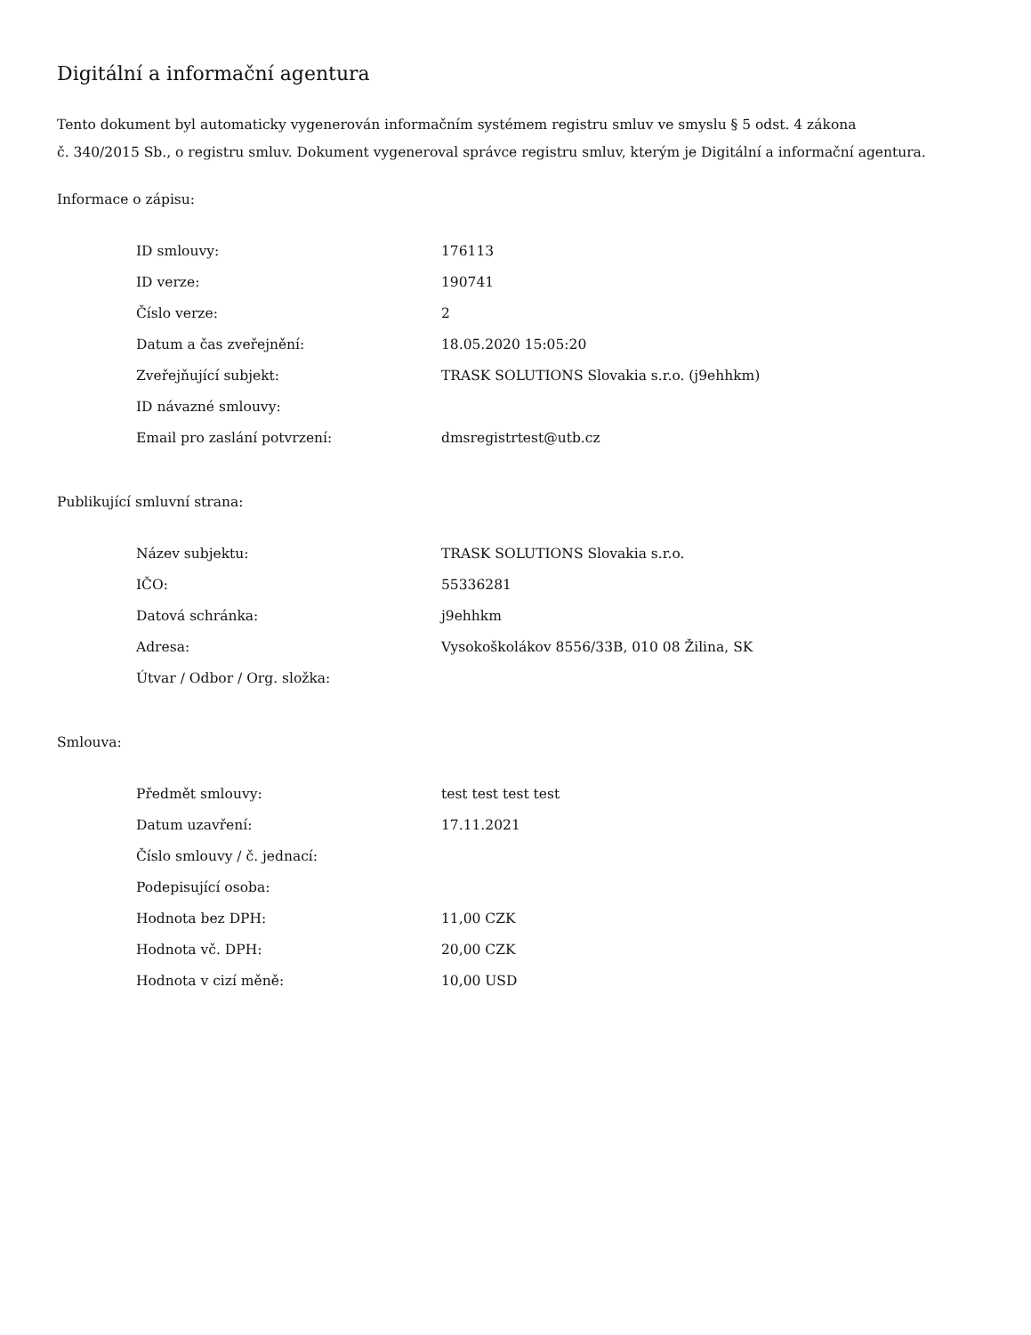Digitální a informační agentura
Tento dokument byl automaticky vygenerován informačním systémem registru smluv ve smyslu § 5 odst. 4 zákona
č. 340/2015 Sb., o registru smluv. Dokument vygeneroval správce registru smluv, kterým je Digitální a informační agentura.
Informace o zápisu:
| ID smlouvy: | 176113 |
| ID verze: | 190741 |
| Číslo verze: | 2 |
| Datum a čas zveřejnění: | 18.05.2020 15:05:20 |
| Zveřejňující subjekt: | TRASK SOLUTIONS Slovakia s.r.o. (j9ehhkm) |
| ID návazné smlouvy: | |
| Email pro zaslání potvrzení: | dmsregistrtest@utb.cz |
Publikující smluvní strana:
| Název subjektu: | TRASK SOLUTIONS Slovakia s.r.o. |
| IČO: | 55336281 |
| Datová schránka: | j9ehhkm |
| Adresa: | Vysokoškolákov 8556/33B, 010 08 Žilina, SK |
| Útvar / Odbor / Org. složka: | |
Smlouva:
| Předmět smlouvy: | test test test test |
| Datum uzavření: | 17.11.2021 |
| Číslo smlouvy / č. jednací: | |
| Podepisující osoba: | |
| Hodnota bez DPH: | 11,00 CZK |
| Hodnota vč. DPH: | 20,00 CZK |
| Hodnota v cizí měně: | 10,00 USD |